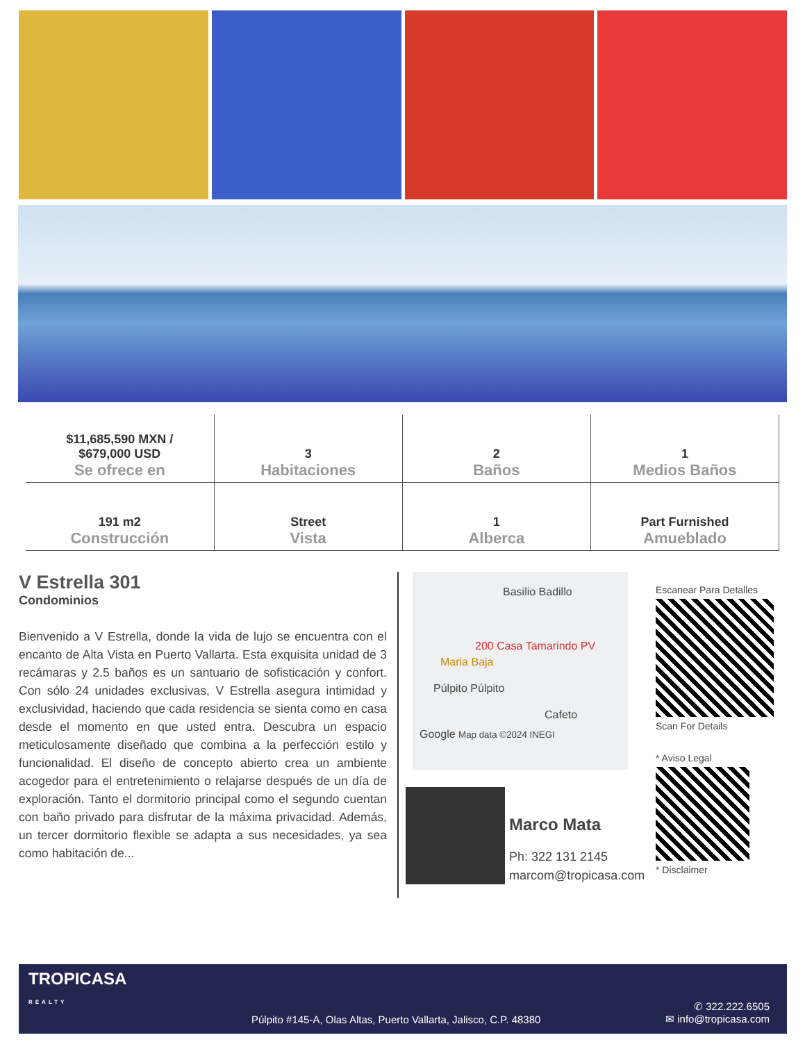| $11,685,590 MXN / $679,000 USD Se ofrece en | 3 Habitaciones | 2 Baños | 1 Medios Baños |
| 191 m2 Construcción | Street Vista | 1 Alberca | Part Furnished Amueblado |
V Estrella 301
Condominios
Bienvenido a V Estrella, donde la vida de lujo se encuentra con el encanto de Alta Vista en Puerto Vallarta. Esta exquisita unidad de 3 recámaras y 2.5 baños es un santuario de sofisticación y confort. Con sólo 24 unidades exclusivas, V Estrella asegura intimidad y exclusividad, haciendo que cada residencia se sienta como en casa desde el momento en que usted entra. Descubra un espacio meticulosamente diseñado que combina a la perfección estilo y funcionalidad. El diseño de concepto abierto crea un ambiente acogedor para el entretenimiento o relajarse después de un día de exploración. Tanto el dormitorio principal como el segundo cuentan con baño privado para disfrutar de la máxima privacidad. Además, un tercer dormitorio flexible se adapta a sus necesidades, ya sea como habitación de...
Basilio Badillo
200 Casa Tamarindo PV
Maria Baja
Púlpito Púlpito
Cafeto
Google Map data ©2024 INEGI
Marco Mata
Ph: 322 131 2145
marcom@tropicasa.com
Escanear Para Detalles
Scan For Details
* Aviso Legal
* Disclaimer
TROPICASA
REALTY
Púlpito #145-A, Olas Altas, Puerto Vallarta, Jalisco, C.P. 48380
✆ 322.222.6505
✉ info@tropicasa.com